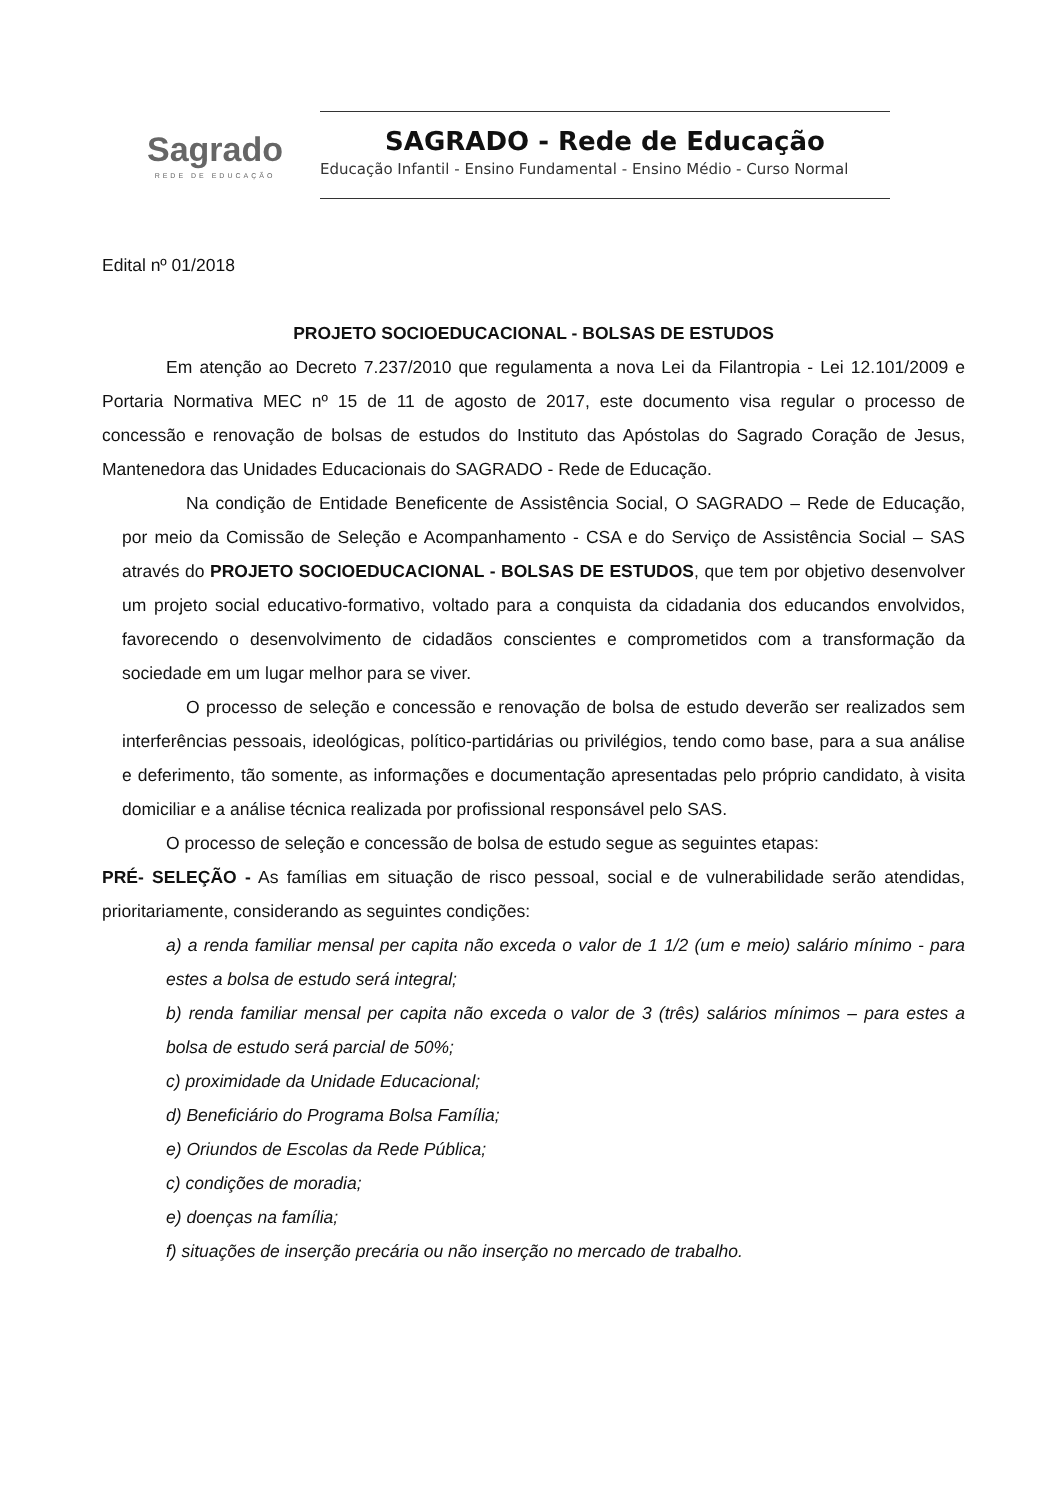Sagrado
REDE DE EDUCAÇÃO
SAGRADO - Rede de Educação
Educação Infantil - Ensino Fundamental - Ensino Médio - Curso Normal
Edital nº 01/2018
PROJETO SOCIOEDUCACIONAL - BOLSAS DE ESTUDOS
Em atenção ao Decreto 7.237/2010 que regulamenta a nova Lei da Filantropia - Lei 12.101/2009 e Portaria Normativa MEC nº 15 de 11 de agosto de 2017, este documento visa regular o processo de concessão e renovação de bolsas de estudos do Instituto das Apóstolas do Sagrado Coração de Jesus, Mantenedora das Unidades Educacionais do SAGRADO - Rede de Educação.
Na condição de Entidade Beneficente de Assistência Social, O SAGRADO – Rede de Educação, por meio da Comissão de Seleção e Acompanhamento - CSA e do Serviço de Assistência Social – SAS através do PROJETO SOCIOEDUCACIONAL - BOLSAS DE ESTUDOS, que tem por objetivo desenvolver um projeto social educativo-formativo, voltado para a conquista da cidadania dos educandos envolvidos, favorecendo o desenvolvimento de cidadãos conscientes e comprometidos com a transformação da sociedade em um lugar melhor para se viver.
O processo de seleção e concessão e renovação de bolsa de estudo deverão ser realizados sem interferências pessoais, ideológicas, político-partidárias ou privilégios, tendo como base, para a sua análise e deferimento, tão somente, as informações e documentação apresentadas pelo próprio candidato, à visita domiciliar e a análise técnica realizada por profissional responsável pelo SAS.
O processo de seleção e concessão de bolsa de estudo segue as seguintes etapas:
PRÉ- SELEÇÃO - As famílias em situação de risco pessoal, social e de vulnerabilidade serão atendidas, prioritariamente, considerando as seguintes condições:
a) a renda familiar mensal per capita não exceda o valor de 1 1/2 (um e meio) salário mínimo - para estes a bolsa de estudo será integral;
b) renda familiar mensal per capita não exceda o valor de 3 (três) salários mínimos – para estes a bolsa de estudo será parcial de 50%;
c) proximidade da Unidade Educacional;
d) Beneficiário do Programa Bolsa Família;
e) Oriundos de Escolas da Rede Pública;
c) condições de moradia;
e) doenças na família;
f) situações de inserção precária ou não inserção no mercado de trabalho.